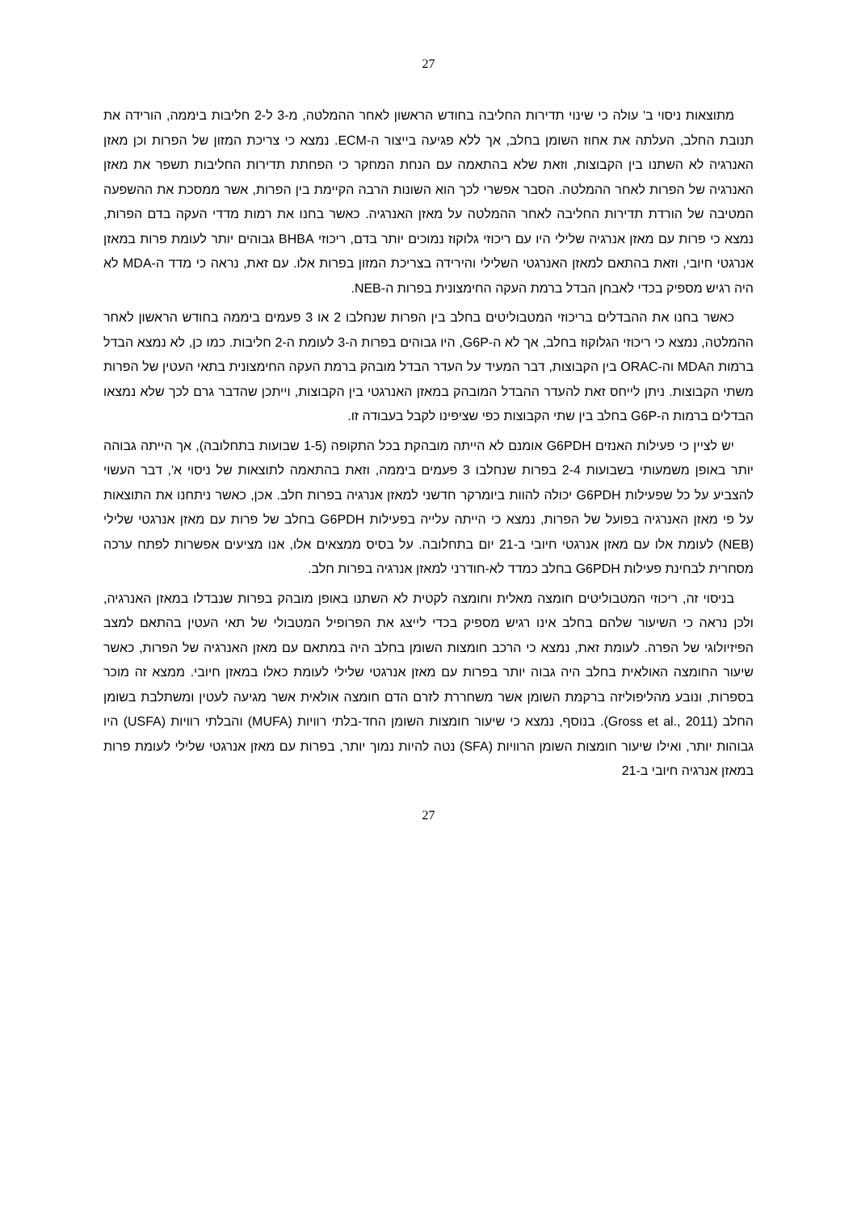27
מתוצאות ניסוי ב' עולה כי שינוי תדירות החליבה בחודש הראשון לאחר ההמלטה, מ-3 ל-2 חליבות ביממה, הורידה את תנובת החלב, העלתה את אחוז השומן בחלב, אך ללא פגיעה בייצור ה-ECM. נמצא כי צריכת המזון של הפרות וכן מאזן האנרגיה לא השתנו בין הקבוצות, וזאת שלא בהתאמה עם הנחת המחקר כי הפחתת תדירות החליבות תשפר את מאזן האנרגיה של הפרות לאחר ההמלטה. הסבר אפשרי לכך הוא השונות הרבה הקיימת בין הפרות, אשר ממסכת את ההשפעה המטיבה של הורדת תדירות החליבה לאחר ההמלטה על מאזן האנרגיה. כאשר בחנו את רמות מדדי העקה בדם הפרות, נמצא כי פרות עם מאזן אנרגיה שלילי היו עם ריכוזי גלוקוז נמוכים יותר בדם, ריכוזי BHBA גבוהים יותר לעומת פרות במאזן אנרגטי חיובי, וזאת בהתאם למאזן האנרגטי השלילי והירידה בצריכת המזון בפרות אלו. עם זאת, נראה כי מדד ה-MDA לא היה רגיש מספיק בכדי לאבחן הבדל ברמת העקה החימצונית בפרות ה-NEB.
כאשר בחנו את ההבדלים בריכוזי המטבוליטים בחלב בין הפרות שנחלבו 2 או 3 פעמים ביממה בחודש הראשון לאחר ההמלטה, נמצא כי ריכוזי הגלוקוז בחלב, אך לא ה-G6P, היו גבוהים בפרות ה-3 לעומת ה-2 חליבות. כמו כן, לא נמצא הבדל ברמות הMDA וה-ORAC בין הקבוצות, דבר המעיד על העדר הבדל מובהק ברמת העקה החימצונית בתאי העטין של הפרות משתי הקבוצות. ניתן לייחס זאת להעדר ההבדל המובהק במאזן האנרגטי בין הקבוצות, וייתכן שהדבר גרם לכך שלא נמצאו הבדלים ברמות ה-G6P בחלב בין שתי הקבוצות כפי שציפינו לקבל בעבודה זו.
יש לציין כי פעילות האנזים G6PDH אומנם לא הייתה מובהקת בכל התקופה (1-5 שבועות בתחלובה), אך הייתה גבוהה יותר באופן משמעותי בשבועות 2-4 בפרות שנחלבו 3 פעמים ביממה, וזאת בהתאמה לתוצאות של ניסוי א', דבר העשוי להצביע על כל שפעילות G6PDH יכולה להוות ביומרקר חדשני למאזן אנרגיה בפרות חלב. אכן, כאשר ניתחנו את התוצאות על פי מאזן האנרגיה בפועל של הפרות, נמצא כי הייתה עלייה בפעילות G6PDH בחלב של פרות עם מאזן אנרגטי שלילי (NEB) לעומת אלו עם מאזן אנרגטי חיובי ב-21 יום בתחלובה. על בסיס ממצאים אלו, אנו מציעים אפשרות לפתח ערכה מסחרית לבחינת פעילות G6PDH בחלב כמדד לא-חודרני למאזן אנרגיה בפרות חלב.
בניסוי זה, ריכוזי המטבוליטים חומצה מאלית וחומצה לקטית לא השתנו באופן מובהק בפרות שנבדלו במאזן האנרגיה, ולכן נראה כי השיעור שלהם בחלב אינו רגיש מספיק בכדי לייצג את הפרופיל המטבולי של תאי העטין בהתאם למצב הפיזיולוגי של הפרה. לעומת זאת, נמצא כי הרכב חומצות השומן בחלב היה במתאם עם מאזן האנרגיה של הפרות, כאשר שיעור החומצה האולאית בחלב היה גבוה יותר בפרות עם מאזן אנרגטי שלילי לעומת כאלו במאזן חיובי. ממצא זה מוכר בספרות, ונובע מהליפוליזה ברקמת השומן אשר משחררת לזרם הדם חומצה אולאית אשר מגיעה לעטין ומשתלבת בשומן החלב (Gross et al., 2011). בנוסף, נמצא כי שיעור חומצות השומן החד-בלתי רוויות (MUFA) והבלתי רוויות (USFA) היו גבוהות יותר, ואילו שיעור חומצות השומן הרוויות (SFA) נטה להיות נמוך יותר, בפרות עם מאזן אנרגטי שלילי לעומת פרות במאזן אנרגיה חיובי ב-21
27